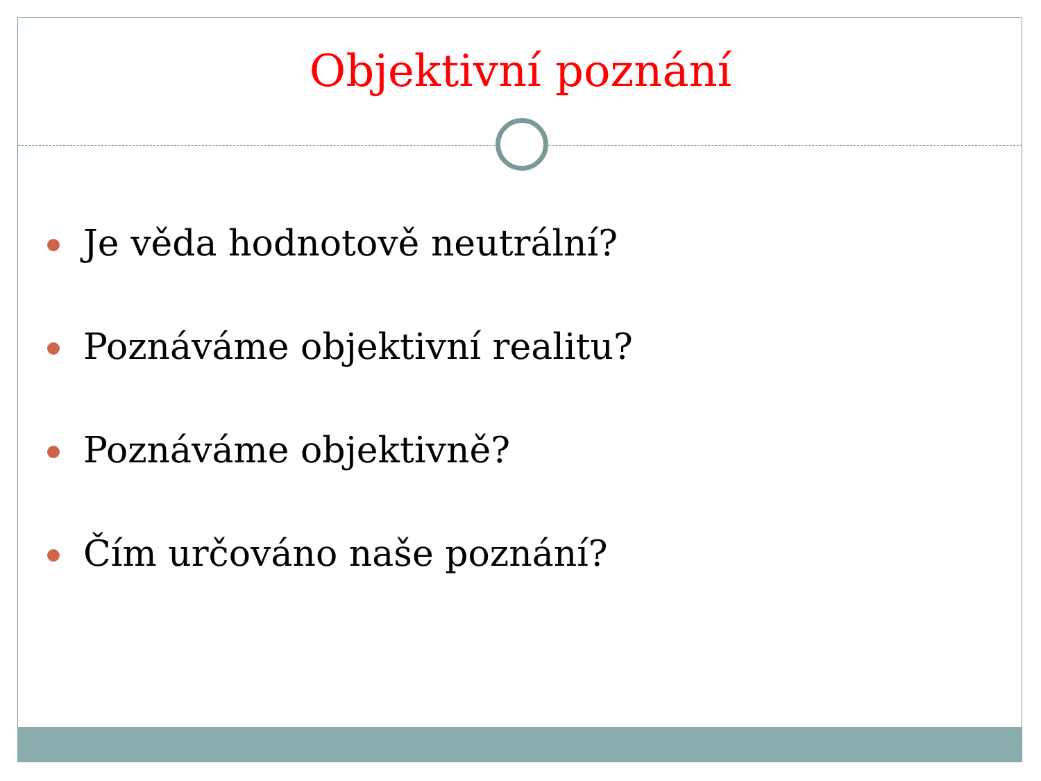Objektivní poznání
Je věda hodnotově neutrální?
Poznáváme objektivní realitu?
Poznáváme objektivně?
Čím určováno naše poznání?